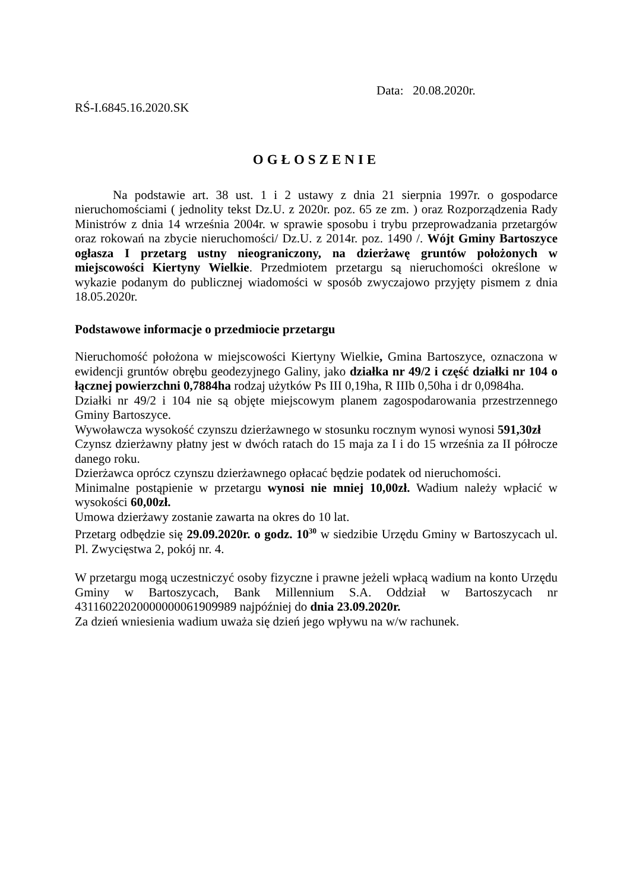Data: 20.08.2020r.
RŚ-I.6845.16.2020.SK
OGŁOSZENIE
Na podstawie art. 38 ust. 1 i 2 ustawy z dnia 21 sierpnia 1997r. o gospodarce nieruchomościami ( jednolity tekst Dz.U. z 2020r. poz. 65 ze zm. ) oraz Rozporządzenia Rady Ministrów z dnia 14 września 2004r. w sprawie sposobu i trybu przeprowadzania przetargów oraz rokowań na zbycie nieruchomości/ Dz.U. z 2014r. poz. 1490 /. Wójt Gminy Bartoszyce ogłasza I przetarg ustny nieograniczony, na dzierżawę gruntów położonych w miejscowości Kiertyny Wielkie. Przedmiotem przetargu są nieruchomości określone w wykazie podanym do publicznej wiadomości w sposób zwyczajowo przyjęty pismem z dnia 18.05.2020r.
Podstawowe informacje o przedmiocie przetargu
Nieruchomość położona w miejscowości Kiertyny Wielkie, Gmina Bartoszyce, oznaczona w ewidencji gruntów obrębu geodezyjnego Galiny, jako działka nr 49/2 i część działki nr 104 o łącznej powierzchni 0,7884ha rodzaj użytków Ps III 0,19ha, R IIIb 0,50ha i dr 0,0984ha.
Działki nr 49/2 i 104 nie są objęte miejscowym planem zagospodarowania przestrzennego Gminy Bartoszyce.
Wywoławcza wysokość czynszu dzierżawnego w stosunku rocznym wynosi wynosi 591,30zł
Czynsz dzierżawny płatny jest w dwóch ratach do 15 maja za I i do 15 września za II półrocze danego roku.
Dzierżawca oprócz czynszu dzierżawnego opłacać będzie podatek od nieruchomości.
Minimalne postąpienie w przetargu wynosi nie mniej 10,00zł. Wadium należy wpłacić w wysokości 60,00zł.
Umowa dzierżawy zostanie zawarta na okres do 10 lat.
Przetarg odbędzie się 29.09.2020r. o godz. 10<sup>30</sup> w siedzibie Urzędu Gminy w Bartoszycach ul. Pl. Zwycięstwa 2, pokój nr. 4.
W przetargu mogą uczestniczyć osoby fizyczne i prawne jeżeli wpłacą wadium na konto Urzędu Gminy w Bartoszycach, Bank Millennium S.A. Oddział w Bartoszycach nr 43116022020000000061909989 najpóźniej do dnia 23.09.2020r.
Za dzień wniesienia wadium uważa się dzień jego wpływu na w/w rachunek.